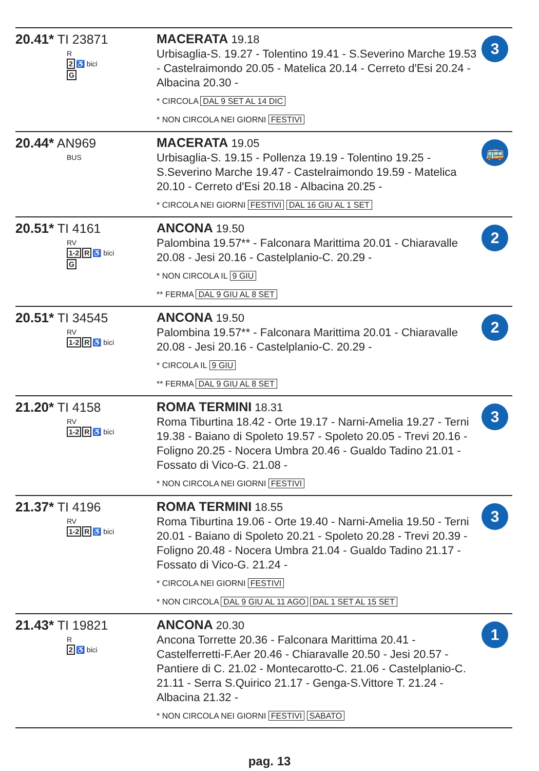| 20.41* TI 23871 R 2 ♿ bici G | MACERATA 19.18 Urbisaglia-S. 19.27 - Tolentino 19.41 - S.Severino Marche 19.53 - Castelraimondo 20.05 - Matelica 20.14 - Cerreto d'Esi 20.24 - Albacina 20.30 - * CIRCOLA DAL 9 SET AL 14 DIC * NON CIRCOLA NEI GIORNI FESTIVI | 3 |
| 20.44* AN969 BUS | MACERATA 19.05 Urbisaglia-S. 19.15 - Pollenza 19.19 - Tolentino 19.25 - S.Severino Marche 19.47 - Castelraimondo 19.59 - Matelica 20.10 - Cerreto d'Esi 20.18 - Albacina 20.25 - * CIRCOLA NEI GIORNI FESTIVI DAL 16 GIU AL 1 SET | 🚌 |
| 20.51* TI 4161 RV 1-2 R ♿ bici G | ANCONA 19.50 Palombina 19.57** - Falconara Marittima 20.01 - Chiaravalle 20.08 - Jesi 20.16 - Castelplanio-C. 20.29 - * NON CIRCOLA IL 9 GIU ** FERMA DAL 9 GIU AL 8 SET | 2 |
| 20.51* TI 34545 RV 1-2 R ♿ bici | ANCONA 19.50 Palombina 19.57** - Falconara Marittima 20.01 - Chiaravalle 20.08 - Jesi 20.16 - Castelplanio-C. 20.29 - * CIRCOLA IL 9 GIU ** FERMA DAL 9 GIU AL 8 SET | 2 |
| 21.20* TI 4158 RV 1-2 R ♿ bici | ROMA TERMINI 18.31 Roma Tiburtina 18.42 - Orte 19.17 - Narni-Amelia 19.27 - Terni 19.38 - Baiano di Spoleto 19.57 - Spoleto 20.05 - Trevi 20.16 - Foligno 20.25 - Nocera Umbra 20.46 - Gualdo Tadino 21.01 - Fossato di Vico-G. 21.08 - * NON CIRCOLA NEI GIORNI FESTIVI | 3 |
| 21.37* TI 4196 RV 1-2 R ♿ bici | ROMA TERMINI 18.55 Roma Tiburtina 19.06 - Orte 19.40 - Narni-Amelia 19.50 - Terni 20.01 - Baiano di Spoleto 20.21 - Spoleto 20.28 - Trevi 20.39 - Foligno 20.48 - Nocera Umbra 21.04 - Gualdo Tadino 21.17 - Fossato di Vico-G. 21.24 - * CIRCOLA NEI GIORNI FESTIVI * NON CIRCOLA DAL 9 GIU AL 11 AGO DAL 1 SET AL 15 SET | 3 |
| 21.43* TI 19821 R 2 ♿ bici | ANCONA 20.30 Ancona Torrette 20.36 - Falconara Marittima 20.41 - Castelferretti-F.Aer 20.46 - Chiaravalle 20.50 - Jesi 20.57 - Pantiere di C. 21.02 - Montecarotto-C. 21.06 - Castelplanio-C. 21.11 - Serra S.Quirico 21.17 - Genga-S.Vittore T. 21.24 - Albacina 21.32 - * NON CIRCOLA NEI GIORNI FESTIVI SABATO | 1 |
pag. 13